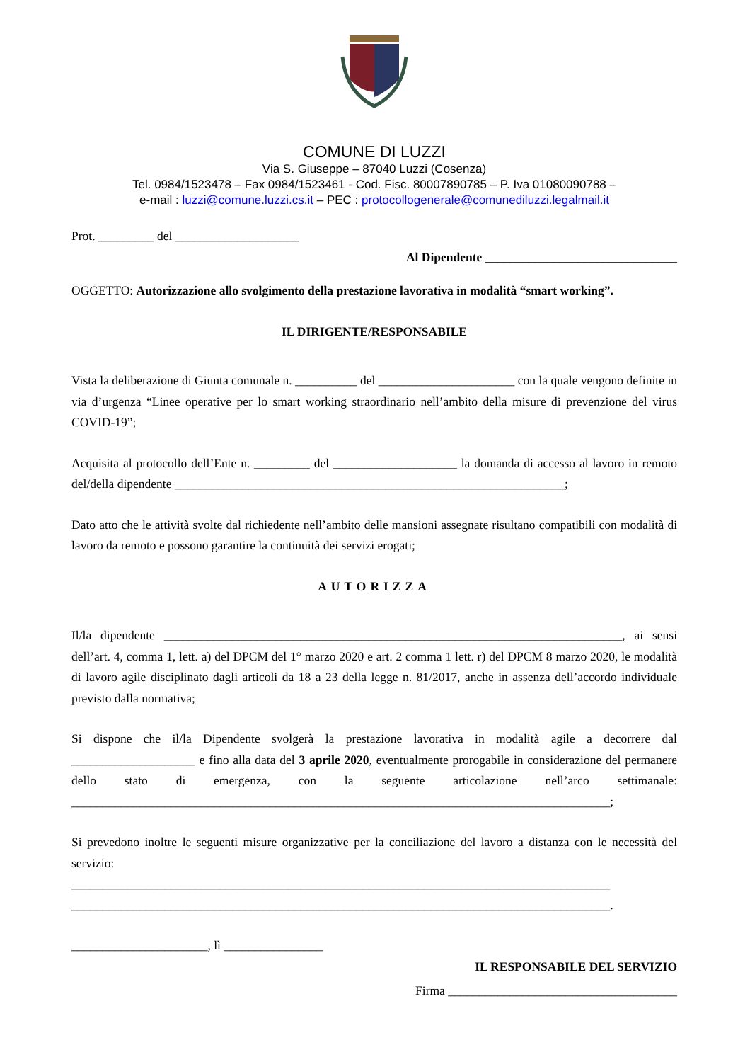COMUNE DI LUZZI
Via S. Giuseppe – 87040 Luzzi (Cosenza)
Tel. 0984/1523478 – Fax 0984/1523461 - Cod. Fisc. 80007890785 – P. Iva 01080090788 –
e-mail : luzzi@comune.luzzi.cs.it – PEC : protocollogenerale@comunediluzzi.legalmail.it
Prot. _________ del ____________________
Al Dipendente _______________________________
OGGETTO: Autorizzazione allo svolgimento della prestazione lavorativa in modalità “smart working”.
IL DIRIGENTE/RESPONSABILE
Vista la deliberazione di Giunta comunale n. __________ del ______________________ con la quale vengono definite in via d’urgenza “Linee operative per lo smart working straordinario nell’ambito della misure di prevenzione del virus COVID-19”;
Acquisita al protocollo dell’Ente n. _________ del ____________________ la domanda di accesso al lavoro in remoto del/della dipendente _______________________________________________________________;
Dato atto che le attività svolte dal richiedente nell’ambito delle mansioni assegnate risultano compatibili con modalità di lavoro da remoto e possono garantire la continuità dei servizi erogati;
AUTORIZZA
Il/la dipendente __________________________________________________________________________, ai sensi dell’art. 4, comma 1, lett. a) del DPCM del 1° marzo 2020 e art. 2 comma 1 lett. r) del DPCM 8 marzo 2020, le modalità di lavoro agile disciplinato dagli articoli da 18 a 23 della legge n. 81/2017, anche in assenza dell’accordo individuale previsto dalla normativa;
Si dispone che il/la Dipendente svolgerà la prestazione lavorativa in modalità agile a decorrere dal ____________________ e fino alla data del 3 aprile 2020, eventualmente prorogabile in considerazione del permanere dello stato di emergenza, con la seguente articolazione nell’arco settimanale: _______________________________________________________________________________________;
Si prevedono inoltre le seguenti misure organizzative per la conciliazione del lavoro a distanza con le necessità del servizio:
_______________________________________________________________________________________
_______________________________________________________________________________________.
______________________, lì ________________
IL RESPONSABILE DEL SERVIZIO
Firma _____________________________________